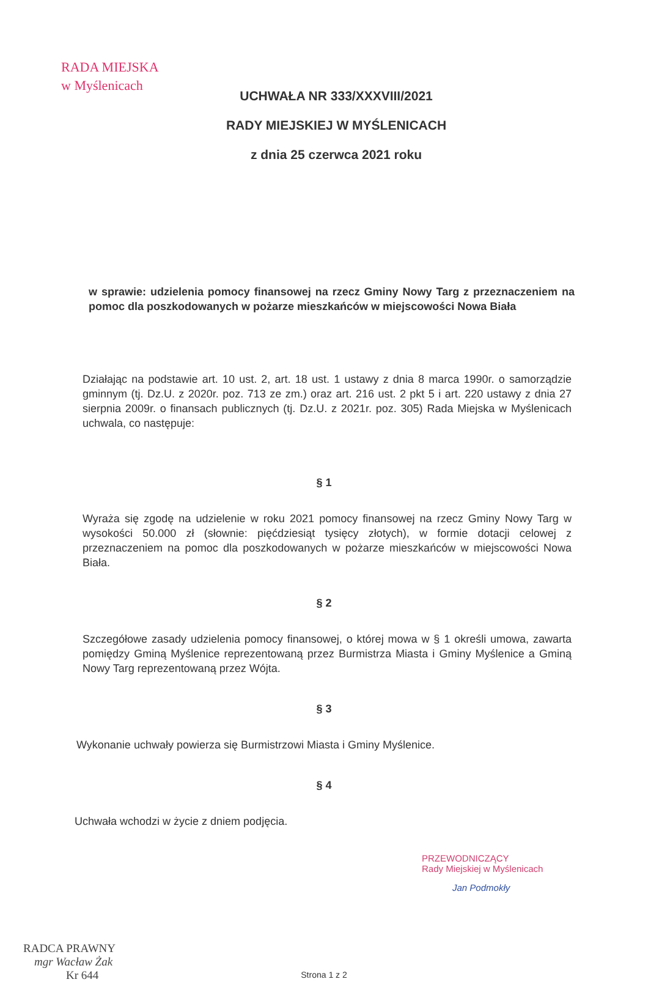RADA MIEJSKA
w Myślenicach
UCHWAŁA NR 333/XXXVIII/2021
RADY MIEJSKIEJ W MYŚLENICACH
z dnia 25 czerwca 2021 roku
w sprawie: udzielenia pomocy finansowej na rzecz Gminy Nowy Targ z przeznaczeniem na pomoc dla poszkodowanych w pożarze mieszkańców w miejscowości Nowa Biała
Działając na podstawie art. 10 ust. 2, art. 18 ust. 1 ustawy z dnia 8 marca 1990r. o samorządzie gminnym (tj. Dz.U. z 2020r. poz. 713 ze zm.) oraz art. 216 ust. 2 pkt 5 i art. 220 ustawy z dnia 27 sierpnia 2009r. o finansach publicznych (tj. Dz.U. z 2021r. poz. 305) Rada Miejska w Myślenicach uchwala, co następuje:
§ 1
Wyraża się zgodę na udzielenie w roku 2021 pomocy finansowej na rzecz Gminy Nowy Targ w wysokości 50.000 zł (słownie: pięćdziesiąt tysięcy złotych), w formie dotacji celowej z przeznaczeniem na pomoc dla poszkodowanych w pożarze mieszkańców w miejscowości Nowa Biała.
§ 2
Szczegółowe zasady udzielenia pomocy finansowej, o której mowa w § 1 określi umowa, zawarta pomiędzy Gminą Myślenice reprezentowaną przez Burmistrza Miasta i Gminy Myślenice a Gminą Nowy Targ reprezentowaną przez Wójta.
§ 3
Wykonanie uchwały powierza się Burmistrzowi Miasta i Gminy Myślenice.
§ 4
Uchwała wchodzi w życie z dniem podjęcia.
PRZEWODNICZĄCY
Rady Miejskiej w Myślenicach
Jan Podmokły
RADCA PRAWNY
mgr Wacław Żak
Kr 644
Strona 1 z 2